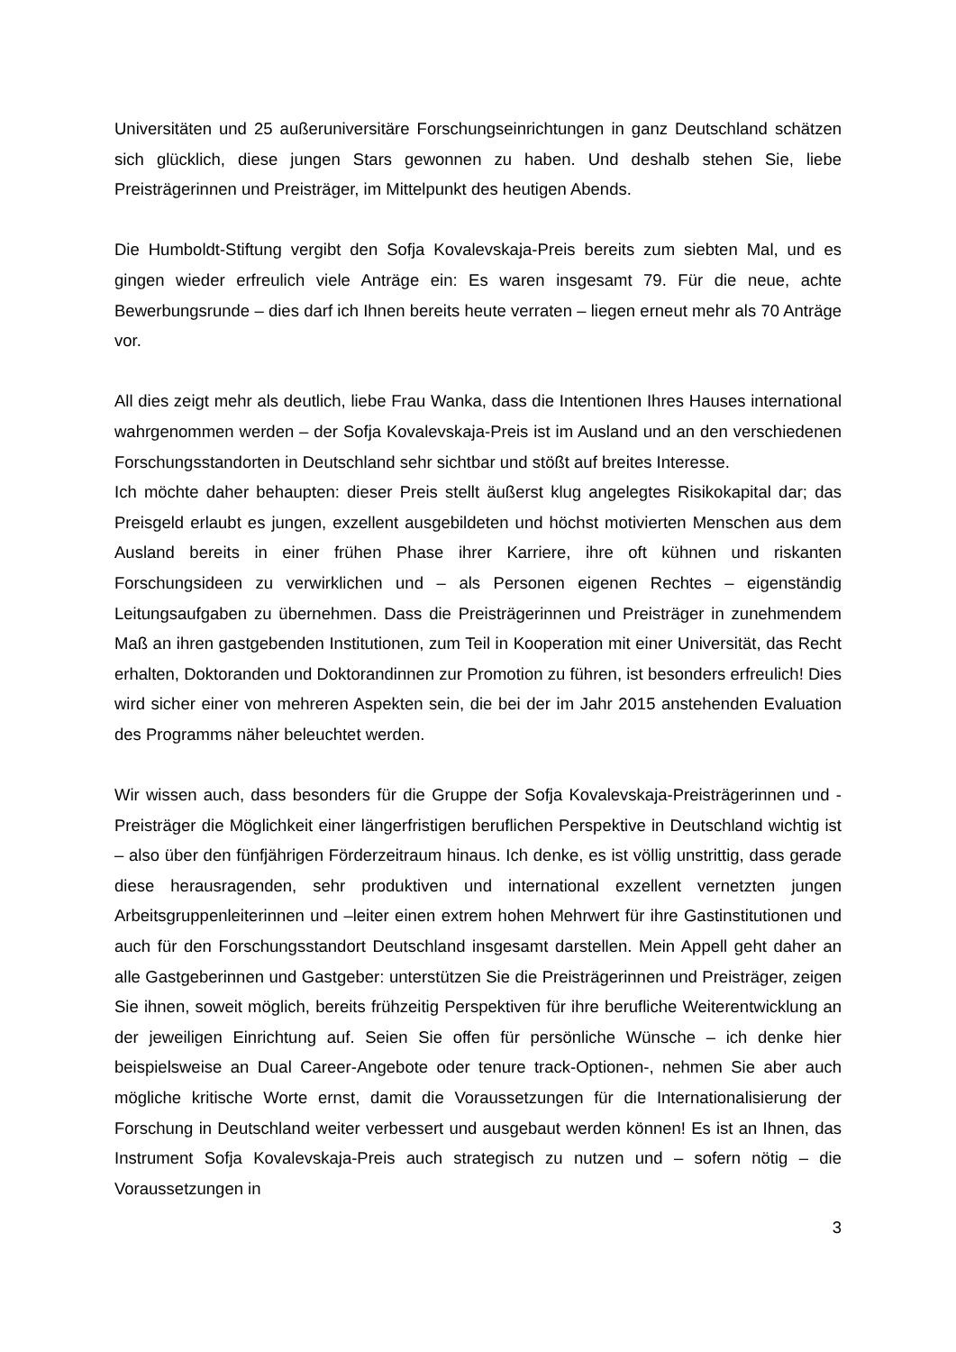Universitäten und 25 außeruniversitäre Forschungseinrichtungen in ganz Deutschland schätzen sich glücklich, diese jungen Stars gewonnen zu haben. Und deshalb stehen Sie, liebe Preisträgerinnen und Preisträger, im Mittelpunkt des heutigen Abends.
Die Humboldt-Stiftung vergibt den Sofja Kovalevskaja-Preis bereits zum siebten Mal, und es gingen wieder erfreulich viele Anträge ein: Es waren insgesamt 79. Für die neue, achte Bewerbungsrunde – dies darf ich Ihnen bereits heute verraten – liegen erneut mehr als 70 Anträge vor.
All dies zeigt mehr als deutlich, liebe Frau Wanka, dass die Intentionen Ihres Hauses international wahrgenommen werden – der Sofja Kovalevskaja-Preis ist im Ausland und an den verschiedenen Forschungsstandorten in Deutschland sehr sichtbar und stößt auf breites Interesse.
Ich möchte daher behaupten: dieser Preis stellt äußerst klug angelegtes Risikokapital dar; das Preisgeld erlaubt es jungen, exzellent ausgebildeten und höchst motivierten Menschen aus dem Ausland bereits in einer frühen Phase ihrer Karriere, ihre oft kühnen und riskanten Forschungsideen zu verwirklichen und – als Personen eigenen Rechtes – eigenständig Leitungsaufgaben zu übernehmen. Dass die Preisträgerinnen und Preisträger in zunehmendem Maß an ihren gastgebenden Institutionen, zum Teil in Kooperation mit einer Universität, das Recht erhalten, Doktoranden und Doktorandinnen zur Promotion zu führen, ist besonders erfreulich! Dies wird sicher einer von mehreren Aspekten sein, die bei der im Jahr 2015 anstehenden Evaluation des Programms näher beleuchtet werden.
Wir wissen auch, dass besonders für die Gruppe der Sofja Kovalevskaja-Preisträgerinnen und -Preisträger die Möglichkeit einer längerfristigen beruflichen Perspektive in Deutschland wichtig ist – also über den fünfjährigen Förderzeitraum hinaus. Ich denke, es ist völlig unstrittig, dass gerade diese herausragenden, sehr produktiven und international exzellent vernetzten jungen Arbeitsgruppenleiterinnen und –leiter einen extrem hohen Mehrwert für ihre Gastinstitutionen und auch für den Forschungsstandort Deutschland insgesamt darstellen. Mein Appell geht daher an alle Gastgeberinnen und Gastgeber: unterstützen Sie die Preisträgerinnen und Preisträger, zeigen Sie ihnen, soweit möglich, bereits frühzeitig Perspektiven für ihre berufliche Weiterentwicklung an der jeweiligen Einrichtung auf. Seien Sie offen für persönliche Wünsche – ich denke hier beispielsweise an Dual Career-Angebote oder tenure track-Optionen-, nehmen Sie aber auch mögliche kritische Worte ernst, damit die Voraussetzungen für die Internationalisierung der Forschung in Deutschland weiter verbessert und ausgebaut werden können! Es ist an Ihnen, das Instrument Sofja Kovalevskaja-Preis auch strategisch zu nutzen und – sofern nötig – die Voraussetzungen in
3